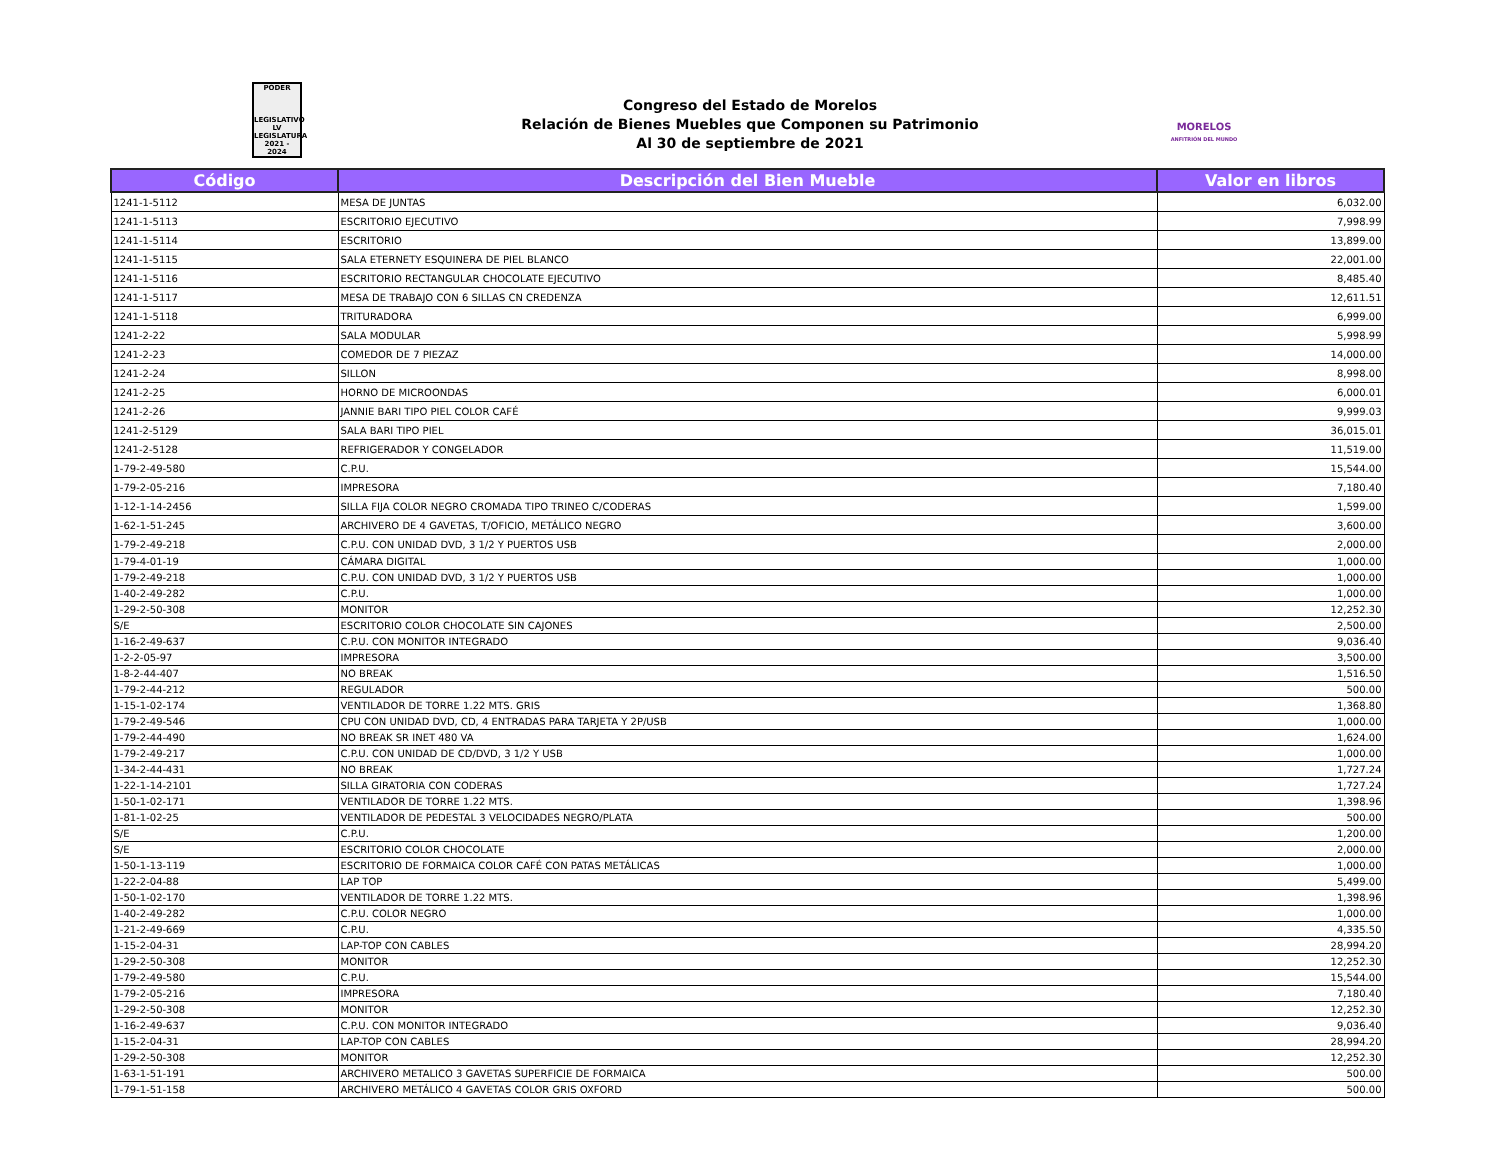PODER
LEGISLATIVO
LV LEGISLATURA
2021 - 2024
Congreso del Estado de Morelos
Relación de Bienes Muebles que Componen su Patrimonio
Al 30 de septiembre de 2021
MORELOS
ANFITRIÓN DEL MUNDO
| Código | Descripción del Bien Mueble | Valor en libros |
| --- | --- | --- |
| 1241-1-5112 | MESA DE JUNTAS | 6,032.00 |
| 1241-1-5113 | ESCRITORIO EJECUTIVO | 7,998.99 |
| 1241-1-5114 | ESCRITORIO | 13,899.00 |
| 1241-1-5115 | SALA ETERNETY ESQUINERA DE PIEL BLANCO | 22,001.00 |
| 1241-1-5116 | ESCRITORIO RECTANGULAR CHOCOLATE EJECUTIVO | 8,485.40 |
| 1241-1-5117 | MESA DE TRABAJO CON 6 SILLAS CN CREDENZA | 12,611.51 |
| 1241-1-5118 | TRITURADORA | 6,999.00 |
| 1241-2-22 | SALA MODULAR | 5,998.99 |
| 1241-2-23 | COMEDOR DE 7 PIEZAZ | 14,000.00 |
| 1241-2-24 | SILLON | 8,998.00 |
| 1241-2-25 | HORNO DE MICROONDAS | 6,000.01 |
| 1241-2-26 | JANNIE BARI TIPO PIEL COLOR CAFÉ | 9,999.03 |
| 1241-2-5129 | SALA BARI TIPO PIEL | 36,015.01 |
| 1241-2-5128 | REFRIGERADOR Y CONGELADOR | 11,519.00 |
| 1-79-2-49-580 | C.P.U. | 15,544.00 |
| 1-79-2-05-216 | IMPRESORA | 7,180.40 |
| 1-12-1-14-2456 | SILLA FIJA COLOR NEGRO CROMADA TIPO TRINEO C/CODERAS | 1,599.00 |
| 1-62-1-51-245 | ARCHIVERO DE 4 GAVETAS, T/OFICIO, METÁLICO NEGRO | 3,600.00 |
| 1-79-2-49-218 | C.P.U. CON UNIDAD DVD, 3 1/2 Y PUERTOS USB | 2,000.00 |
| 1-79-4-01-19 | CÁMARA DIGITAL | 1,000.00 |
| 1-79-2-49-218 | C.P.U. CON UNIDAD DVD, 3 1/2 Y PUERTOS USB | 1,000.00 |
| 1-40-2-49-282 | C.P.U. | 1,000.00 |
| 1-29-2-50-308 | MONITOR | 12,252.30 |
| S/E | ESCRITORIO COLOR CHOCOLATE SIN CAJONES | 2,500.00 |
| 1-16-2-49-637 | C.P.U. CON MONITOR INTEGRADO | 9,036.40 |
| 1-2-2-05-97 | IMPRESORA | 3,500.00 |
| 1-8-2-44-407 | NO BREAK | 1,516.50 |
| 1-79-2-44-212 | REGULADOR | 500.00 |
| 1-15-1-02-174 | VENTILADOR DE TORRE 1.22 MTS. GRIS | 1,368.80 |
| 1-79-2-49-546 | CPU CON UNIDAD DVD, CD, 4 ENTRADAS PARA TARJETA Y 2P/USB | 1,000.00 |
| 1-79-2-44-490 | NO BREAK SR INET 480 VA | 1,624.00 |
| 1-79-2-49-217 | C.P.U. CON UNIDAD DE CD/DVD, 3 1/2 Y USB | 1,000.00 |
| 1-34-2-44-431 | NO BREAK | 1,727.24 |
| 1-22-1-14-2101 | SILLA GIRATORIA CON CODERAS | 1,727.24 |
| 1-50-1-02-171 | VENTILADOR DE TORRE 1.22 MTS. | 1,398.96 |
| 1-81-1-02-25 | VENTILADOR DE PEDESTAL 3 VELOCIDADES NEGRO/PLATA | 500.00 |
| S/E | C.P.U. | 1,200.00 |
| S/E | ESCRITORIO COLOR CHOCOLATE | 2,000.00 |
| 1-50-1-13-119 | ESCRITORIO DE FORMAICA COLOR CAFÉ CON PATAS METÁLICAS | 1,000.00 |
| 1-22-2-04-88 | LAP TOP | 5,499.00 |
| 1-50-1-02-170 | VENTILADOR DE TORRE 1.22 MTS. | 1,398.96 |
| 1-40-2-49-282 | C.P.U. COLOR NEGRO | 1,000.00 |
| 1-21-2-49-669 | C.P.U. | 4,335.50 |
| 1-15-2-04-31 | LAP-TOP CON CABLES | 28,994.20 |
| 1-29-2-50-308 | MONITOR | 12,252.30 |
| 1-79-2-49-580 | C.P.U. | 15,544.00 |
| 1-79-2-05-216 | IMPRESORA | 7,180.40 |
| 1-29-2-50-308 | MONITOR | 12,252.30 |
| 1-16-2-49-637 | C.P.U. CON MONITOR INTEGRADO | 9,036.40 |
| 1-15-2-04-31 | LAP-TOP CON CABLES | 28,994.20 |
| 1-29-2-50-308 | MONITOR | 12,252.30 |
| 1-63-1-51-191 | ARCHIVERO METALICO 3 GAVETAS SUPERFICIE DE FORMAICA | 500.00 |
| 1-79-1-51-158 | ARCHIVERO METÁLICO 4 GAVETAS COLOR GRIS OXFORD | 500.00 |